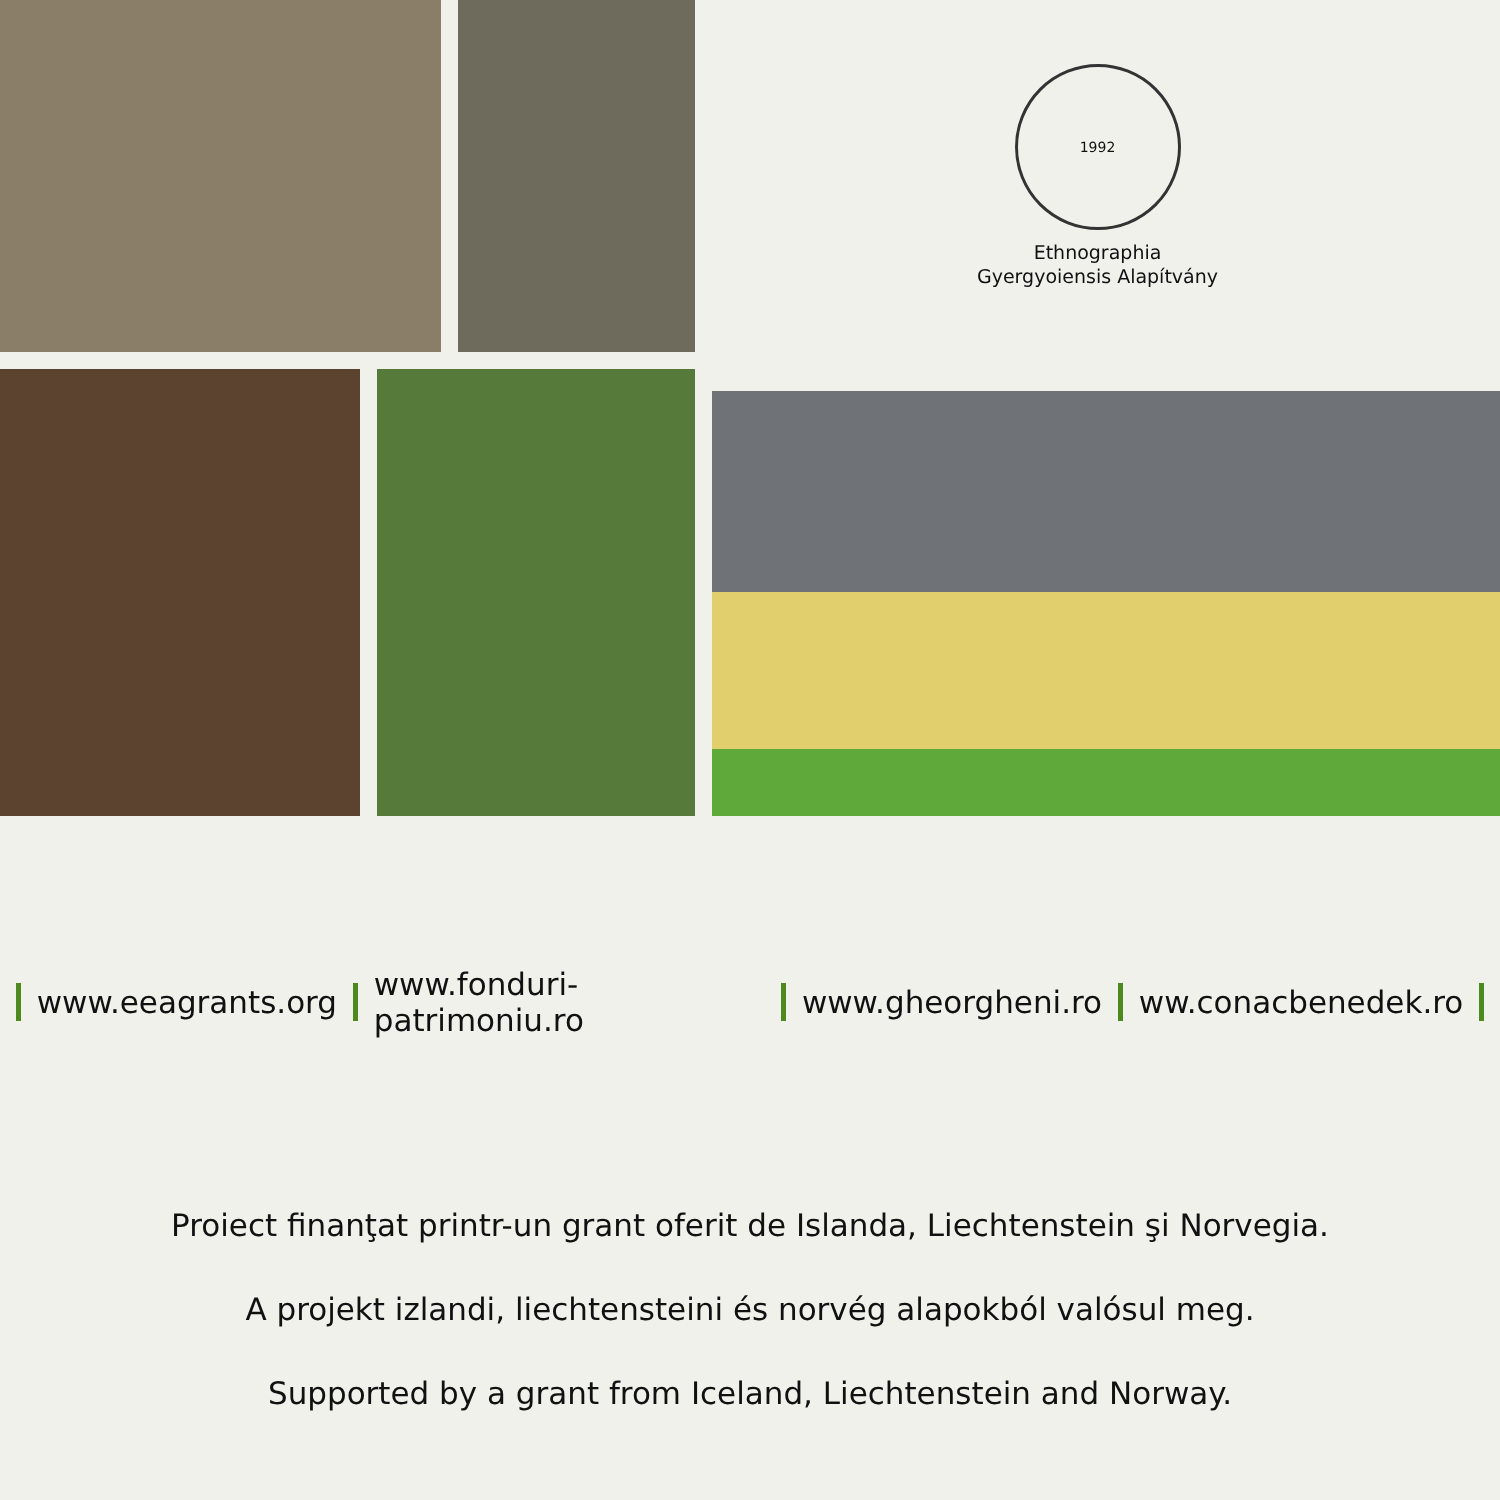1992
Ethnographia
Gyergyoiensis Alapítvány
www.eeagrants.org www.fonduri-patrimoniu.ro www.gheorgheni.ro ww.conacbenedek.ro
Proiect finanţat printr-un grant oferit de Islanda, Liechtenstein şi Norvegia.
A projekt izlandi, liechtensteini és norvég alapokból valósul meg.
Supported by a grant from Iceland, Liechtenstein and Norway.